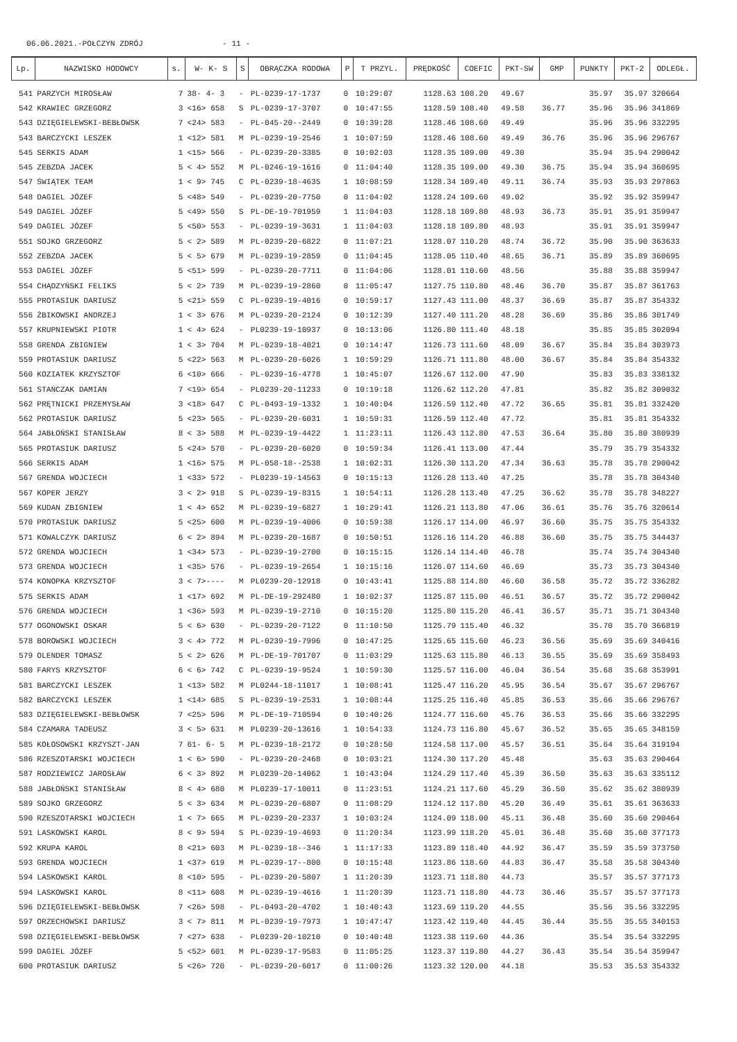06.06.2021.-POŁCZYN ZDRÓJ - 11 -
| Lp. | NAZWISKO HODOWCY | s. | W- K- S | S | OBRĄCZKA RODOWA | P | T PRZYL. | PRĘDKOŚĆ | COEFIC | PKT-SW | GMP | PUNKTY | PKT-2 | ODLEGŁ. |
| --- | --- | --- | --- | --- | --- | --- | --- | --- | --- | --- | --- | --- | --- | --- |
| 541 | PARZYCH MIROSŁAW | 7 | 38- 4- 3 | - | PL-0239-17-1737 | 0 | 10:29:07 | 1128.63 | 108.20 | 49.67 | | 35.97 | 35.97 | 320664 |
| 542 | KRAWIEC GRZEGORZ | 3 | <16> 658 | S | PL-0239-17-3707 | 0 | 10:47:55 | 1128.59 | 108.40 | 49.58 | 36.77 | 35.96 | 35.96 | 341869 |
| 543 | DZIĘGIELEWSKI-BEBŁOWSK | 7 | <24> 583 | - | PL-045-20--2449 | 0 | 10:39:28 | 1128.46 | 108.60 | 49.49 | | 35.96 | 35.96 | 332295 |
| 543 | BARCZYCKI LESZEK | 1 | <12> 581 | M | PL-0239-19-2546 | 1 | 10:07:59 | 1128.46 | 108.60 | 49.49 | 36.76 | 35.96 | 35.96 | 296767 |
| 545 | SERKIS ADAM | 1 | <15> 566 | - | PL-0239-20-3385 | 0 | 10:02:03 | 1128.35 | 109.00 | 49.30 | | 35.94 | 35.94 | 290042 |
| 545 | ZEBZDA JACEK | 5 | < 4> 552 | M | PL-0246-19-1616 | 0 | 11:04:40 | 1128.35 | 109.00 | 49.30 | 36.75 | 35.94 | 35.94 | 360695 |
| 547 | ŚWIĄTEK TEAM | 1 | < 9> 745 | C | PL-0239-18-4635 | 1 | 10:08:59 | 1128.34 | 109.40 | 49.11 | 36.74 | 35.93 | 35.93 | 297863 |
| 548 | DAGIEL JÓZEF | 5 | <48> 549 | - | PL-0239-20-7750 | 0 | 11:04:02 | 1128.24 | 109.60 | 49.02 | | 35.92 | 35.92 | 359947 |
| 549 | DAGIEL JÓZEF | 5 | <49> 550 | S | PL-DE-19-701959 | 1 | 11:04:03 | 1128.18 | 109.80 | 48.93 | 36.73 | 35.91 | 35.91 | 359947 |
| 549 | DAGIEL JÓZEF | 5 | <50> 553 | - | PL-0239-19-3631 | 1 | 11:04:03 | 1128.18 | 109.80 | 48.93 | | 35.91 | 35.91 | 359947 |
| 551 | SOJKO GRZEGORZ | 5 | < 2> 589 | M | PL-0239-20-6822 | 0 | 11:07:21 | 1128.07 | 110.20 | 48.74 | 36.72 | 35.90 | 35.90 | 363633 |
| 552 | ZEBZDA JACEK | 5 | < 5> 679 | M | PL-0239-19-2859 | 0 | 11:04:45 | 1128.05 | 110.40 | 48.65 | 36.71 | 35.89 | 35.89 | 360695 |
| 553 | DAGIEL JÓZEF | 5 | <51> 599 | - | PL-0239-20-7711 | 0 | 11:04:06 | 1128.01 | 110.60 | 48.56 | | 35.88 | 35.88 | 359947 |
| 554 | CHĄDZYŃSKI FELIKS | 5 | < 2> 739 | M | PL-0239-19-2860 | 0 | 11:05:47 | 1127.75 | 110.80 | 48.46 | 36.70 | 35.87 | 35.87 | 361763 |
| 555 | PROTASIUK DARIUSZ | 5 | <21> 559 | C | PL-0239-19-4016 | 0 | 10:59:17 | 1127.43 | 111.00 | 48.37 | 36.69 | 35.87 | 35.87 | 354332 |
| 556 | ŻBIKOWSKI ANDRZEJ | 1 | < 3> 676 | M | PL-0239-20-2124 | 0 | 10:12:39 | 1127.40 | 111.20 | 48.28 | 36.69 | 35.86 | 35.86 | 301749 |
| 557 | KRUPNIEWSKI PIOTR | 1 | < 4> 624 | - | PL0239-19-10937 | 0 | 10:13:06 | 1126.80 | 111.40 | 48.18 | | 35.85 | 35.85 | 302094 |
| 558 | GRENDA ZBIGNIEW | 1 | < 3> 704 | M | PL-0239-18-4021 | 0 | 10:14:47 | 1126.73 | 111.60 | 48.09 | 36.67 | 35.84 | 35.84 | 303973 |
| 559 | PROTASIUK DARIUSZ | 5 | <22> 563 | M | PL-0239-20-6026 | 1 | 10:59:29 | 1126.71 | 111.80 | 48.00 | 36.67 | 35.84 | 35.84 | 354332 |
| 560 | KOZIATEK KRZYSZTOF | 6 | <10> 666 | - | PL-0239-16-4778 | 1 | 10:45:07 | 1126.67 | 112.00 | 47.90 | | 35.83 | 35.83 | 338132 |
| 561 | STAŃCZAK DAMIAN | 7 | <19> 654 | - | PL0239-20-11233 | 0 | 10:19:18 | 1126.62 | 112.20 | 47.81 | | 35.82 | 35.82 | 309032 |
| 562 | PRĘTNICKI PRZEMYSŁAW | 3 | <18> 647 | C | PL-0493-19-1332 | 1 | 10:40:04 | 1126.59 | 112.40 | 47.72 | 36.65 | 35.81 | 35.81 | 332420 |
| 562 | PROTASIUK DARIUSZ | 5 | <23> 565 | - | PL-0239-20-6031 | 1 | 10:59:31 | 1126.59 | 112.40 | 47.72 | | 35.81 | 35.81 | 354332 |
| 564 | JABŁOŃSKI STANISŁAW | 8 | < 3> 588 | M | PL-0239-19-4422 | 1 | 11:23:11 | 1126.43 | 112.80 | 47.53 | 36.64 | 35.80 | 35.80 | 380939 |
| 565 | PROTASIUK DARIUSZ | 5 | <24> 570 | - | PL-0239-20-6020 | 0 | 10:59:34 | 1126.41 | 113.00 | 47.44 | | 35.79 | 35.79 | 354332 |
| 566 | SERKIS ADAM | 1 | <16> 575 | M | PL-058-18--2538 | 1 | 10:02:31 | 1126.30 | 113.20 | 47.34 | 36.63 | 35.78 | 35.78 | 290042 |
| 567 | GRENDA WOJCIECH | 1 | <33> 572 | - | PL0239-19-14563 | 0 | 10:15:13 | 1126.28 | 113.40 | 47.25 | | 35.78 | 35.78 | 304340 |
| 567 | KOPER JERZY | 3 | < 2> 918 | S | PL-0239-19-8315 | 1 | 10:54:11 | 1126.28 | 113.40 | 47.25 | 36.62 | 35.78 | 35.78 | 348227 |
| 569 | KUDAN ZBIGNIEW | 1 | < 4> 652 | M | PL-0239-19-6827 | 1 | 10:29:41 | 1126.21 | 113.80 | 47.06 | 36.61 | 35.76 | 35.76 | 320614 |
| 570 | PROTASIUK DARIUSZ | 5 | <25> 600 | M | PL-0239-19-4006 | 0 | 10:59:38 | 1126.17 | 114.00 | 46.97 | 36.60 | 35.75 | 35.75 | 354332 |
| 571 | KOWALCZYK DARIUSZ | 6 | < 2> 894 | M | PL-0239-20-1687 | 0 | 10:50:51 | 1126.16 | 114.20 | 46.88 | 36.60 | 35.75 | 35.75 | 344437 |
| 572 | GRENDA WOJCIECH | 1 | <34> 573 | - | PL-0239-19-2700 | 0 | 10:15:15 | 1126.14 | 114.40 | 46.78 | | 35.74 | 35.74 | 304340 |
| 573 | GRENDA WOJCIECH | 1 | <35> 576 | - | PL-0239-19-2654 | 1 | 10:15:16 | 1126.07 | 114.60 | 46.69 | | 35.73 | 35.73 | 304340 |
| 574 | KONOPKA KRZYSZTOF | 3 | < 7>---- | M | PL0239-20-12918 | 0 | 10:43:41 | 1125.88 | 114.80 | 46.60 | 36.58 | 35.72 | 35.72 | 336282 |
| 575 | SERKIS ADAM | 1 | <17> 692 | M | PL-DE-19-292480 | 1 | 10:02:37 | 1125.87 | 115.00 | 46.51 | 36.57 | 35.72 | 35.72 | 290042 |
| 576 | GRENDA WOJCIECH | 1 | <36> 593 | M | PL-0239-19-2710 | 0 | 10:15:20 | 1125.80 | 115.20 | 46.41 | 36.57 | 35.71 | 35.71 | 304340 |
| 577 | OGONOWSKI OSKAR | 5 | < 6> 630 | - | PL-0239-20-7122 | 0 | 11:10:50 | 1125.79 | 115.40 | 46.32 | | 35.70 | 35.70 | 366819 |
| 578 | BOROWSKI WOJCIECH | 3 | < 4> 772 | M | PL-0239-19-7996 | 0 | 10:47:25 | 1125.65 | 115.60 | 46.23 | 36.56 | 35.69 | 35.69 | 340416 |
| 579 | OLENDER TOMASZ | 5 | < 2> 626 | M | PL-DE-19-701707 | 0 | 11:03:29 | 1125.63 | 115.80 | 46.13 | 36.55 | 35.69 | 35.69 | 358493 |
| 580 | FARYS KRZYSZTOF | 6 | < 6> 742 | C | PL-0239-19-9524 | 1 | 10:59:30 | 1125.57 | 116.00 | 46.04 | 36.54 | 35.68 | 35.68 | 353991 |
| 581 | BARCZYCKI LESZEK | 1 | <13> 582 | M | PL0244-18-11017 | 1 | 10:08:41 | 1125.47 | 116.20 | 45.95 | 36.54 | 35.67 | 35.67 | 296767 |
| 582 | BARCZYCKI LESZEK | 1 | <14> 685 | S | PL-0239-19-2531 | 1 | 10:08:44 | 1125.25 | 116.40 | 45.85 | 36.53 | 35.66 | 35.66 | 296767 |
| 583 | DZIĘGIELEWSKI-BEBŁOWSK | 7 | <25> 596 | M | PL-DE-19-710594 | 0 | 10:40:26 | 1124.77 | 116.60 | 45.76 | 36.53 | 35.66 | 35.66 | 332295 |
| 584 | CZAMARA TADEUSZ | 3 | < 5> 631 | M | PL0239-20-13616 | 1 | 10:54:33 | 1124.73 | 116.80 | 45.67 | 36.52 | 35.65 | 35.65 | 348159 |
| 585 | KOŁOSOWSKI KRZYSZT-JAN | 7 | 61- 6- 5 | M | PL-0239-18-2172 | 0 | 10:28:50 | 1124.58 | 117.00 | 45.57 | 36.51 | 35.64 | 35.64 | 319194 |
| 586 | RZESZOTARSKI WOJCIECH | 1 | < 6> 590 | - | PL-0239-20-2468 | 0 | 10:03:21 | 1124.30 | 117.20 | 45.48 | | 35.63 | 35.63 | 290464 |
| 587 | RODZIEWICZ JAROSŁAW | 6 | < 3> 892 | M | PL0239-20-14062 | 1 | 10:43:04 | 1124.29 | 117.40 | 45.39 | 36.50 | 35.63 | 35.63 | 335112 |
| 588 | JABŁOŃSKI STANISŁAW | 8 | < 4> 680 | M | PL0239-17-10011 | 0 | 11:23:51 | 1124.21 | 117.60 | 45.29 | 36.50 | 35.62 | 35.62 | 380939 |
| 589 | SOJKO GRZEGORZ | 5 | < 3> 634 | M | PL-0239-20-6807 | 0 | 11:08:29 | 1124.12 | 117.80 | 45.20 | 36.49 | 35.61 | 35.61 | 363633 |
| 590 | RZESZOTARSKI WOJCIECH | 1 | < 7> 665 | M | PL-0239-20-2337 | 1 | 10:03:24 | 1124.09 | 118.00 | 45.11 | 36.48 | 35.60 | 35.60 | 290464 |
| 591 | LASKOWSKI KAROL | 8 | < 9> 594 | S | PL-0239-19-4693 | 0 | 11:20:34 | 1123.99 | 118.20 | 45.01 | 36.48 | 35.60 | 35.60 | 377173 |
| 592 | KRUPA KAROL | 8 | <21> 603 | M | PL-0239-18--346 | 1 | 11:17:33 | 1123.89 | 118.40 | 44.92 | 36.47 | 35.59 | 35.59 | 373750 |
| 593 | GRENDA WOJCIECH | 1 | <37> 619 | M | PL-0239-17--800 | 0 | 10:15:48 | 1123.86 | 118.60 | 44.83 | 36.47 | 35.58 | 35.58 | 304340 |
| 594 | LASKOWSKI KAROL | 8 | <10> 595 | - | PL-0239-20-5807 | 1 | 11:20:39 | 1123.71 | 118.80 | 44.73 | | 35.57 | 35.57 | 377173 |
| 594 | LASKOWSKI KAROL | 8 | <11> 608 | M | PL-0239-19-4616 | 1 | 11:20:39 | 1123.71 | 118.80 | 44.73 | 36.46 | 35.57 | 35.57 | 377173 |
| 596 | DZIĘGIELEWSKI-BEBŁOWSK | 7 | <26> 598 | - | PL-0493-20-4702 | 1 | 10:40:43 | 1123.69 | 119.20 | 44.55 | | 35.56 | 35.56 | 332295 |
| 597 | ORZECHOWSKI DARIUSZ | 3 | < 7> 811 | M | PL-0239-19-7973 | 1 | 10:47:47 | 1123.42 | 119.40 | 44.45 | 36.44 | 35.55 | 35.55 | 340153 |
| 598 | DZIĘGIELEWSKI-BEBŁOWSK | 7 | <27> 638 | - | PL0239-20-10210 | 0 | 10:40:48 | 1123.38 | 119.60 | 44.36 | | 35.54 | 35.54 | 332295 |
| 599 | DAGIEL JÓZEF | 5 | <52> 601 | M | PL-0239-17-9583 | 0 | 11:05:25 | 1123.37 | 119.80 | 44.27 | 36.43 | 35.54 | 35.54 | 359947 |
| 600 | PROTASIUK DARIUSZ | 5 | <26> 720 | - | PL-0239-20-6017 | 0 | 11:00:26 | 1123.32 | 120.00 | 44.18 | | 35.53 | 35.53 | 354332 |